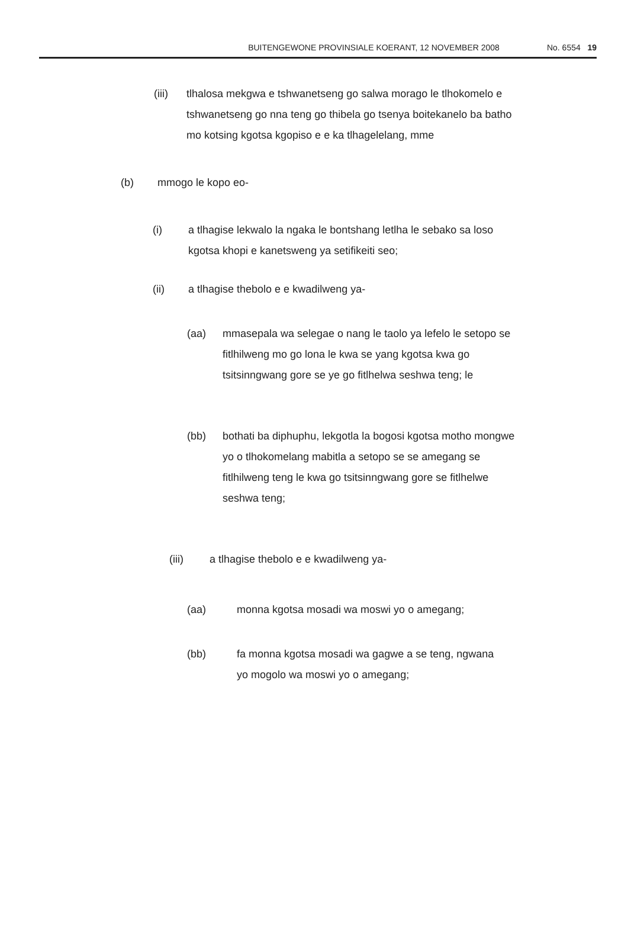BUITENGEWONE PROVINSIALE KOERANT, 12 NOVEMBER 2008 No. 6554 19
(iii) tlhalosa mekgwa e tshwanetseng go salwa morago le tlhokomelo e tshwanetseng go nna teng go thibela go tsenya boitekanelo ba batho mo kotsing kgotsa kgopiso e e ka tlhagelelang, mme
(b) mmogo le kopo eo-
(i) a tlhagise lekwalo la ngaka le bontshang letlha le sebako sa loso kgotsa khopi e kanetsweng ya setifikeiti seo;
(ii) a tlhagise thebolo e e kwadilweng ya-
(aa) mmasepala wa selegae o nang le taolo ya lefelo le setopo se fitlhilweng mo go lona le kwa se yang kgotsa kwa go tsitsinngwang gore se ye go fitlhelwa seshwa teng; le
(bb) bothati ba diphuphu, lekgotla la bogosi kgotsa motho mongwe yo o tlhokomelang mabitla a setopo se se amegang se fitlhilweng teng le kwa go tsitsinngwang gore se fitlhelwe seshwa teng;
(iii) a tlhagise thebolo e e kwadilweng ya-
(aa) monna kgotsa mosadi wa moswi yo o amegang;
(bb) fa monna kgotsa mosadi wa gagwe a se teng, ngwana yo mogolo wa moswi yo o amegang;